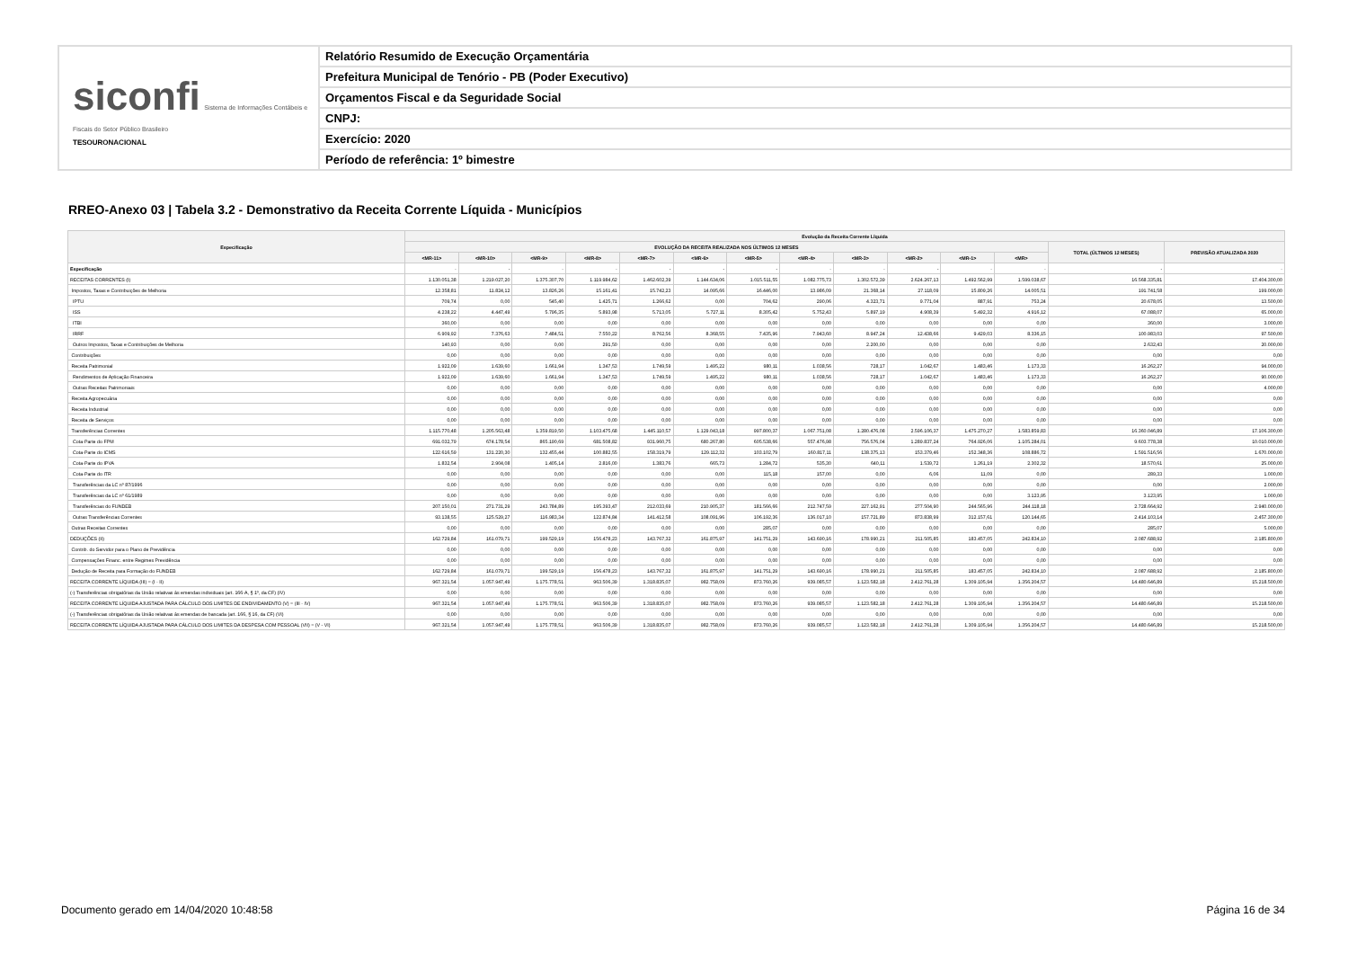siconfi Sistema de Informações Contábeis e Fiscais do Setor Público Brasileiro
TESOURONACIONAL
Relatório Resumido de Execução Orçamentária
Prefeitura Municipal de Tenório - PB (Poder Executivo)
Orçamentos Fiscal e da Seguridade Social
CNPJ:
Exercício: 2020
Período de referência: 1º bimestre
RREO-Anexo 03 | Tabela 3.2 - Demonstrativo da Receita Corrente Líquida - Municípios
| Especificação | Evolução da Receita Corrente Líquida | | | | | | | | | | | | | |
| --- | --- | --- | --- | --- | --- | --- | --- | --- | --- | --- | --- | --- | --- | --- |
| | EVOLUÇÃO DA RECEITA REALIZADA NOS ÚLTIMOS 12 MESES | | | | | | | | | | | | TOTAL (ÚLTIMOS 12 MESES) | PREVISÃO ATUALIZADA 2020 |
| | <MR-11> | <MR-10> | <MR-9> | <MR-8> | <MR-7> | <MR-6> | <MR-5> | <MR-4> | <MR-3> | <MR-2> | <MR-1> | <MR> | | |
| Especificação | - | - | - | - | - | - | - | - | - | - | - | - | - | - |
| RECEITAS CORRENTES (I) | 1.130.051,38 | 1.219.027,20 | 1.375.307,70 | 1.119.984,62 | 1.462.602,39 | 1.144.634,06 | 1.015.511,55 | 1.082.775,73 | 1.302.572,39 | 2.624.267,13 | 1.492.562,99 | 1.599.038,67 | 16.568.335,81 | 17.404.300,00 |
| Impostos, Taxas e Contribuições de Melhoria | 12.358,81 | 11.824,12 | 13.826,26 | 15.161,41 | 15.742,23 | 14.095,66 | 16.446,00 | 13.986,09 | 21.368,14 | 27.118,09 | 15.809,26 | 14.005,51 | 191.741,58 | 199.000,00 |
| IPTU | 709,74 | 0,00 | 545,40 | 1.425,71 | 1.266,62 | 0,00 | 704,62 | 290,06 | 4.323,71 | 9.771,04 | 887,91 | 753,24 | 20.678,05 | 13.500,00 |
| ISS | 4.238,22 | 4.447,49 | 5.796,35 | 5.893,98 | 5.713,05 | 5.727,11 | 8.305,42 | 5.752,43 | 5.897,19 | 4.908,39 | 5.492,32 | 4.916,12 | 67.088,07 | 65.000,00 |
| ITBI | 360,00 | 0,00 | 0,00 | 0,00 | 0,00 | 0,00 | 0,00 | 0,00 | 0,00 | 0,00 | 0,00 | 0,00 | 360,00 | 3.000,00 |
| IRRF | 6.909,92 | 7.376,63 | 7.484,51 | 7.550,22 | 8.762,56 | 8.368,55 | 7.435,96 | 7.943,60 | 8.947,24 | 12.438,66 | 9.429,03 | 8.336,15 | 100.983,03 | 97.500,00 |
| Outros Impostos, Taxas e Contribuições de Melhoria | 140,93 | 0,00 | 0,00 | 291,50 | 0,00 | 0,00 | 0,00 | 0,00 | 2.200,00 | 0,00 | 0,00 | 0,00 | 2.632,43 | 20.000,00 |
| Contribuições | 0,00 | 0,00 | 0,00 | 0,00 | 0,00 | 0,00 | 0,00 | 0,00 | 0,00 | 0,00 | 0,00 | 0,00 | 0,00 | 0,00 |
| Receita Patrimonial | 1.922,09 | 1.639,60 | 1.661,94 | 1.347,53 | 1.749,59 | 1.495,22 | 980,11 | 1.038,56 | 728,17 | 1.042,67 | 1.483,46 | 1.173,33 | 16.262,27 | 94.000,00 |
| Rendimentos de Aplicação Financeira | 1.922,09 | 1.639,60 | 1.661,94 | 1.347,53 | 1.749,59 | 1.495,22 | 980,11 | 1.038,56 | 728,17 | 1.042,67 | 1.483,46 | 1.173,33 | 16.262,27 | 90.000,00 |
| Outras Receitas Patrimoniais | 0,00 | 0,00 | 0,00 | 0,00 | 0,00 | 0,00 | 0,00 | 0,00 | 0,00 | 0,00 | 0,00 | 0,00 | 0,00 | 4.000,00 |
| Receita Agropecuária | 0,00 | 0,00 | 0,00 | 0,00 | 0,00 | 0,00 | 0,00 | 0,00 | 0,00 | 0,00 | 0,00 | 0,00 | 0,00 | 0,00 |
| Receita Industrial | 0,00 | 0,00 | 0,00 | 0,00 | 0,00 | 0,00 | 0,00 | 0,00 | 0,00 | 0,00 | 0,00 | 0,00 | 0,00 | 0,00 |
| Receita de Serviços | 0,00 | 0,00 | 0,00 | 0,00 | 0,00 | 0,00 | 0,00 | 0,00 | 0,00 | 0,00 | 0,00 | 0,00 | 0,00 | 0,00 |
| Transferências Correntes | 1.115.770,48 | 1.205.563,48 | 1.359.819,50 | 1.103.475,68 | 1.445.110,57 | 1.129.043,18 | 997.800,37 | 1.067.751,08 | 1.280.476,08 | 2.596.106,37 | 1.475.270,27 | 1.583.859,83 | 16.360.046,89 | 17.106.300,00 |
| Cota-Parte do FPM | 691.032,79 | 674.178,54 | 865.190,69 | 681.508,82 | 931.960,75 | 680.267,80 | 605.538,66 | 557.476,98 | 756.576,04 | 1.289.837,24 | 764.926,06 | 1.105.284,01 | 9.603.778,38 | 10.010.000,00 |
| Cota-Parte do ICMS | 122.616,59 | 131.220,30 | 132.455,44 | 100.882,55 | 158.319,79 | 129.112,32 | 103.102,79 | 160.817,11 | 138.375,13 | 153.379,46 | 152.348,36 | 108.886,72 | 1.591.516,56 | 1.670.000,00 |
| Cota-Parte do IPVA | 1.832,54 | 2.904,08 | 1.405,14 | 2.816,00 | 1.383,76 | 665,73 | 1.284,72 | 535,30 | 640,11 | 1.539,72 | 1.261,19 | 2.302,32 | 18.570,61 | 25.000,00 |
| Cota-Parte do ITR | 0,00 | 0,00 | 0,00 | 0,00 | 0,00 | 0,00 | 115,18 | 157,00 | 0,00 | 6,06 | 11,09 | 0,00 | 289,33 | 1.000,00 |
| Transferências da LC nº 87/1996 | 0,00 | 0,00 | 0,00 | 0,00 | 0,00 | 0,00 | 0,00 | 0,00 | 0,00 | 0,00 | 0,00 | 0,00 | 0,00 | 2.000,00 |
| Transferências da LC nº 61/1989 | 0,00 | 0,00 | 0,00 | 0,00 | 0,00 | 0,00 | 0,00 | 0,00 | 0,00 | 0,00 | 0,00 | 3.123,95 | 3.123,95 | 1.000,00 |
| Transferências do FUNDEB | 207.150,01 | 271.731,29 | 243.784,89 | 195.393,47 | 212.033,69 | 210.905,37 | 181.566,66 | 212.747,59 | 227.162,91 | 277.504,90 | 244.565,96 | 244.118,18 | 2.728.664,92 | 2.940.000,00 |
| Outras Transferências Correntes | 93.138,55 | 125.529,27 | 116.983,34 | 122.874,84 | 141.412,58 | 108.091,96 | 106.192,36 | 136.017,10 | 157.721,89 | 873.838,99 | 312.157,61 | 120.144,65 | 2.414.103,14 | 2.457.300,00 |
| Outras Receitas Correntes | 0,00 | 0,00 | 0,00 | 0,00 | 0,00 | 0,00 | 285,07 | 0,00 | 0,00 | 0,00 | 0,00 | 0,00 | 285,07 | 5.000,00 |
| DEDUÇÕES (II) | 162.729,84 | 161.079,71 | 199.529,19 | 156.478,23 | 143.767,32 | 161.875,97 | 141.751,29 | 143.690,16 | 178.990,21 | 211.505,85 | 183.457,05 | 242.834,10 | 2.087.688,92 | 2.185.800,00 |
| Contrib. do Servidor para o Plano de Previdência | 0,00 | 0,00 | 0,00 | 0,00 | 0,00 | 0,00 | 0,00 | 0,00 | 0,00 | 0,00 | 0,00 | 0,00 | 0,00 | 0,00 |
| Compensações Financ. entre Regimes Previdência | 0,00 | 0,00 | 0,00 | 0,00 | 0,00 | 0,00 | 0,00 | 0,00 | 0,00 | 0,00 | 0,00 | 0,00 | 0,00 | 0,00 |
| Dedução de Receita para Formação do FUNDEB | 162.729,84 | 161.079,71 | 199.529,19 | 156.478,23 | 143.767,32 | 161.875,97 | 141.751,29 | 143.690,16 | 178.990,21 | 211.505,85 | 183.457,05 | 242.834,10 | 2.087.688,92 | 2.185.800,00 |
| RECEITA CORRENTE LÍQUIDA (III) = (I - II) | 967.321,54 | 1.057.947,49 | 1.175.778,51 | 963.506,39 | 1.318.835,07 | 982.758,09 | 873.760,26 | 939.085,57 | 1.123.582,18 | 2.412.761,28 | 1.309.105,94 | 1.356.204,57 | 14.480.646,89 | 15.218.500,00 |
| (-) Transferências obrigatórias da União relativas às emendas individuais (art. 166-A, § 1º, da CF) (IV) | 0,00 | 0,00 | 0,00 | 0,00 | 0,00 | 0,00 | 0,00 | 0,00 | 0,00 | 0,00 | 0,00 | 0,00 | 0,00 | 0,00 |
| RECEITA CORRENTE LÍQUIDA AJUSTADA PARA CÁLCULO DOS LIMITES DE ENDIVIDAMENTO (V) = (III - IV) | 967.321,54 | 1.057.947,49 | 1.175.778,51 | 963.506,39 | 1.318.835,07 | 982.758,09 | 873.760,26 | 939.085,57 | 1.123.582,18 | 2.412.761,28 | 1.309.105,94 | 1.356.204,57 | 14.480.646,89 | 15.218.500,00 |
| (-) Transferências obrigatórias da União relativas às emendas de bancada (art. 166, § 16, da CF) (VI) | 0,00 | 0,00 | 0,00 | 0,00 | 0,00 | 0,00 | 0,00 | 0,00 | 0,00 | 0,00 | 0,00 | 0,00 | 0,00 | 0,00 |
| RECEITA CORRENTE LÍQUIDA AJUSTADA PARA CÁLCULO DOS LIMITES DA DESPESA COM PESSOAL (VII) = (V - VI) | 967.321,54 | 1.057.947,49 | 1.175.778,51 | 963.506,39 | 1.318.835,07 | 982.758,09 | 873.760,26 | 939.085,57 | 1.123.582,18 | 2.412.761,28 | 1.309.105,94 | 1.356.204,57 | 14.480.646,89 | 15.218.500,00 |
Documento gerado em 14/04/2020 10:48:58
Página 16 de 34